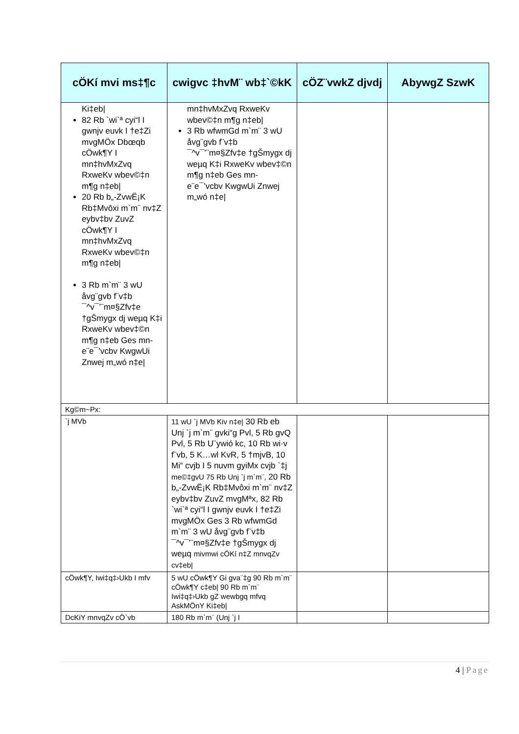| cÖKí mvi ms‡¶c | cwigvc ‡hvM¨ wb‡`©kK | cÖZ¨vwkZ djvdj | AbywgZ SzwK |
| --- | --- | --- | --- |
| Ki‡eb/ 82 Rb `wi`ª cyi“l I gwnjv euvk I †e‡Zi mvgMÖx Dbœqb cÖwk¶Y I mn‡hvMxZvq RxweKv wbev©‡n m¶g n‡eb/ 20 Rb b„-ZvwË¡K Rb‡Mvôxi m`m¨ nv‡Z eybv‡bv ZuvZ cÖwk¶Y I mn‡hvMxZvq RxweKv wbev©‡n m¶g n‡eb/ 3 Rb m`m¨ 3 wU åvg¨gvb f¨v‡b ¯^v¯’¨m¤§Zfv‡e †gŠmygx dj weµq K‡i RxweKv wbev‡©n m¶g n‡eb Ges mn-e¨e¯’vcbv KwgwUi Znwej m„wó n‡e/ | mn‡hvMxZvq RxweKv wbev©‡n m¶g n‡eb/ 3 Rb wfwmGd m`m¨ 3 wU åvg¨gvb f¨v‡b ¯^v¯’¨m¤§Zfv‡e †gŠmygx dj weµq K‡i RxweKv wbev‡©n m¶g n‡eb Ges mn-e¨e¯’vcbv KwgwUi Znwej m„wó n‡e/ | | |
| Kg©m~Px: | | | |
| `j MVb | 11 wU `j MVb Kiv n‡e/ 30 Rb eb Unj `j m`m¨ gvki“g Pvl, 5 Rb gvQ Pvl, 5 Rb U¨ywió kc, 10 Rb wi·v f¨vb, 5 K…wl KvR, 5 †mjvB, 10 Mi“ cvjb I 5 nuvm gyiMx cvjb `‡j me©‡gvU 75 Rb Unj `j m`m¨, 20 Rb b„-ZvwË¡K Rb‡Mvôxi m`m¨ nv‡Z eybv‡bv ZuvZ mvgMªx, 82 Rb `wi`ª cyi“l I gwnjv euvk I †e‡Zi mvgMÖx Ges 3 Rb wfwmGd m`m¨ 3 wU åvg¨gvb f¨v‡b ¯^v¯’¨m¤§Zfv‡e †gŠmygx dj weµq mivmwi cÖKí n‡Z mnvqZv cv‡eb/ | | |
| cÖwk¶Y, Iwi‡q‡›Ukb I mfv | 5 wU cÖwk¶Y Gi gva¨‡g 90 Rb m`m¨ cÖwk¶Y c‡eb/ 90 Rb m`m¨ Iwi‡q‡›Ukb gZ wewbgq mfvq AskMÖnY Ki‡eb/ | | |
| DcKiY mnvqZv cÖ`vb | 180 Rb m`m¨ (Unj `j I | | |
4 | Page